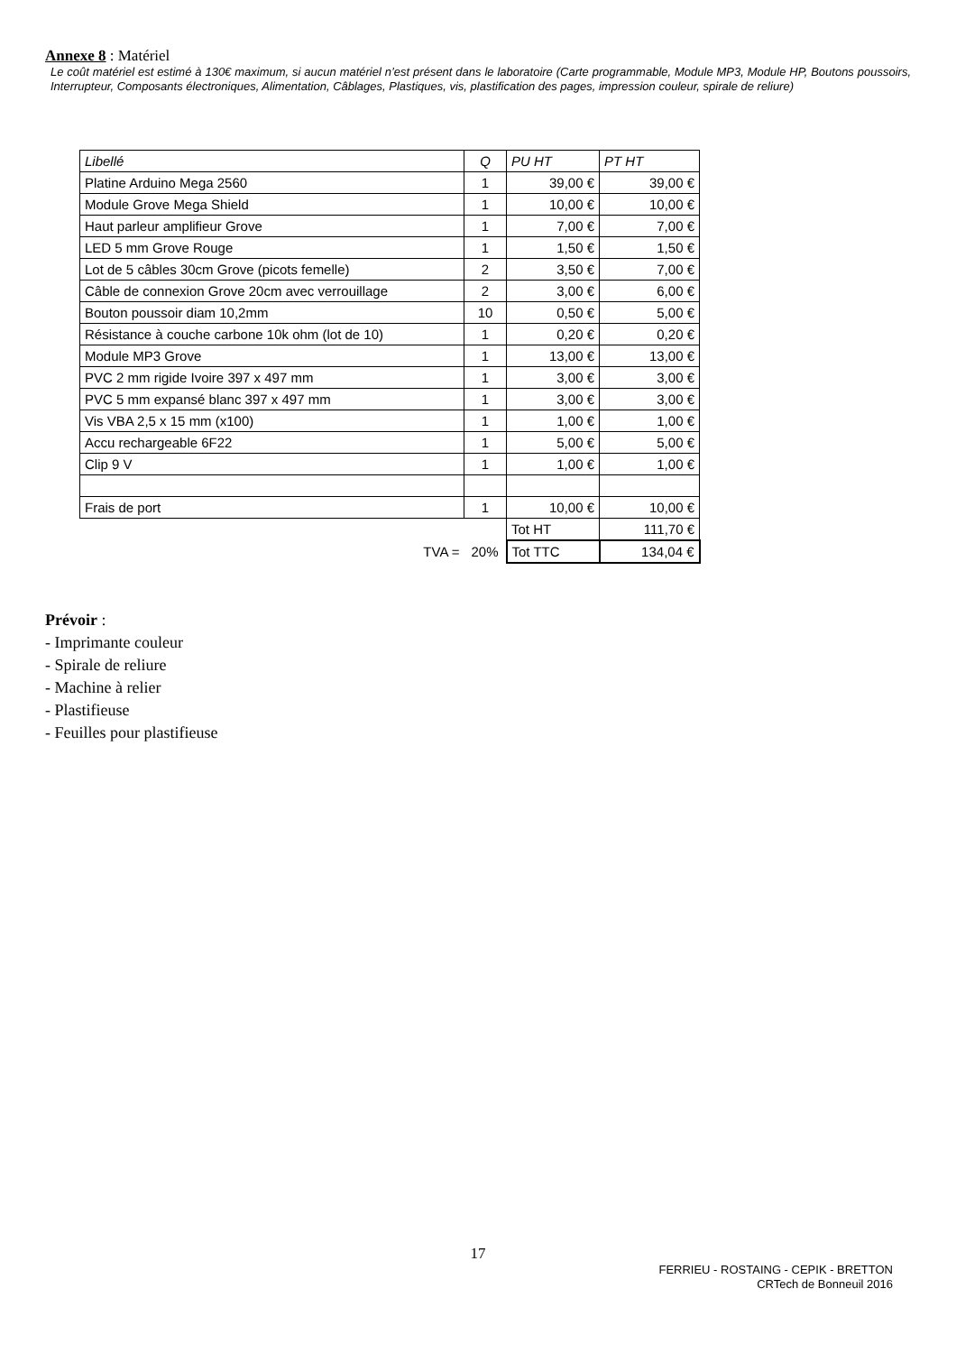Annexe 8 : Matériel
Le coût matériel est estimé à 130€ maximum, si aucun matériel n’est présent dans le laboratoire (Carte programmable, Module MP3, Module HP, Boutons poussoirs, Interrupteur, Composants électroniques, Alimentation, Câblages, Plastiques, vis, plastification des pages, impression couleur, spirale de reliure)
| Libellé | Q | PU HT | PT HT |
| --- | --- | --- | --- |
| Platine Arduino Mega 2560 | 1 | 39,00 € | 39,00 € |
| Module Grove Mega Shield | 1 | 10,00 € | 10,00 € |
| Haut parleur amplifieur Grove | 1 | 7,00 € | 7,00 € |
| LED 5 mm Grove Rouge | 1 | 1,50 € | 1,50 € |
| Lot de 5 câbles 30cm Grove (picots femelle) | 2 | 3,50 € | 7,00 € |
| Câble de connexion Grove 20cm avec verrouillage | 2 | 3,00 € | 6,00 € |
| Bouton poussoir diam 10,2mm | 10 | 0,50 € | 5,00 € |
| Résistance à couche carbone 10k ohm (lot de 10) | 1 | 0,20 € | 0,20 € |
| Module MP3 Grove | 1 | 13,00 € | 13,00 € |
| PVC 2 mm rigide Ivoire 397 x 497 mm | 1 | 3,00 € | 3,00 € |
| PVC 5 mm expansé blanc 397 x 497 mm | 1 | 3,00 € | 3,00 € |
| Vis VBA 2,5 x 15 mm (x100) | 1 | 1,00 € | 1,00 € |
| Accu rechargeable 6F22 | 1 | 5,00 € | 5,00 € |
| Clip 9 V | 1 | 1,00 € | 1,00 € |
| Frais de port | 1 | 10,00 € | 10,00 € |
| | | Tot HT | 111,70 € |
| TVA = | 20% | Tot TTC | 134,04 € |
Prévoir :
- Imprimante couleur
- Spirale de reliure
- Machine à relier
- Plastifieuse
- Feuilles pour plastifieuse
17
FERRIEU - ROSTAING - CEPIK - BRETTON
CRTech de Bonneuil 2016